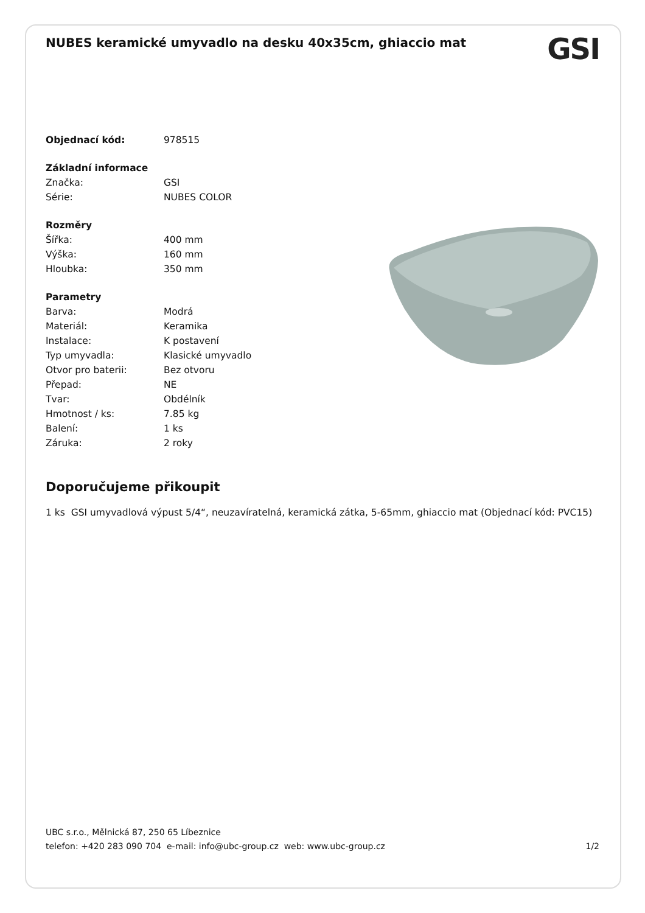NUBES keramické umyvadlo na desku 40x35cm, ghiaccio mat
GSI
| Objednací kód: | 978515 |
| Základní informace | |
| Značka: | GSI |
| Série: | NUBES COLOR |
| Rozměry | |
| Šířka: | 400 mm |
| Výška: | 160 mm |
| Hloubka: | 350 mm |
| Parametry | |
| Barva: | Modrá |
| Materiál: | Keramika |
| Instalace: | K postavení |
| Typ umyvadla: | Klasické umyvadlo |
| Otvor pro baterii: | Bez otvoru |
| Přepad: | NE |
| Tvar: | Obdélník |
| Hmotnost / ks: | 7.85 kg |
| Balení: | 1 ks |
| Záruka: | 2 roky |
Doporučujeme přikoupit
1 ks GSI umyvadlová výpust 5/4“, neuzavíratelná, keramická zátka, 5-65mm, ghiaccio mat (Objednací kód: PVC15)
UBC s.r.o., Mělnická 87, 250 65 Líbeznice
telefon: +420 283 090 704 e-mail: info@ubc-group.cz web: www.ubc-group.cz 1/2